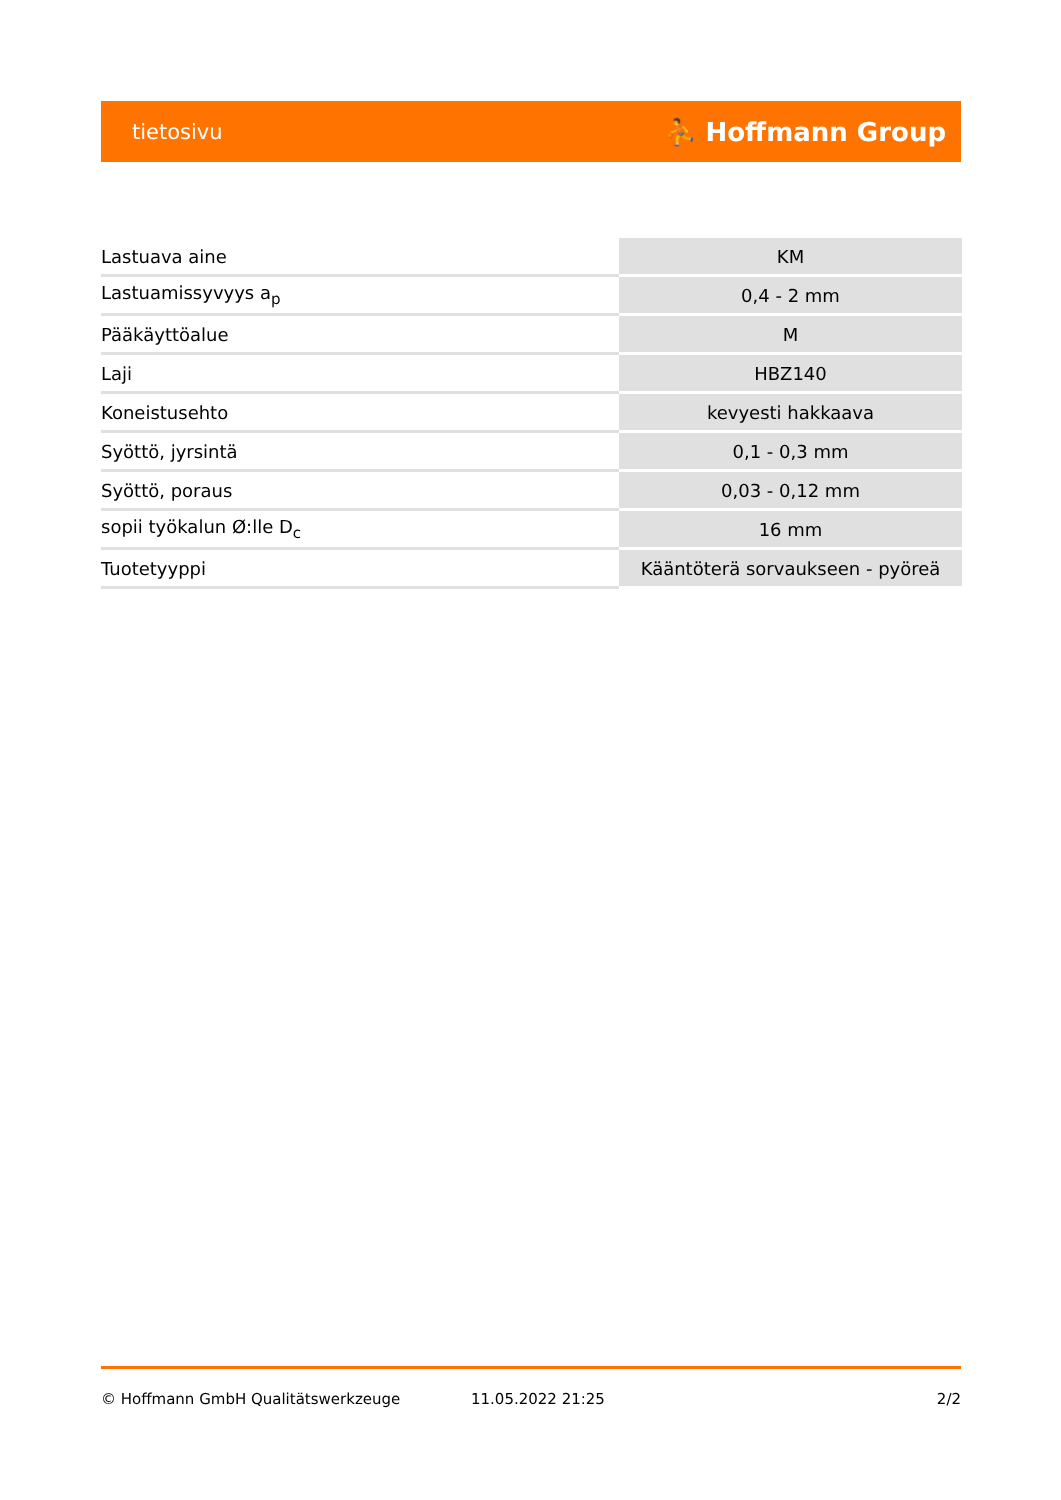tietosivu ⛹ Hoffmann Group
| Lastuava aine | KM |
| Lastuamissyvyys a<sub>p</sub> | 0,4 - 2 mm |
| Pääkäyttöalue | M |
| Laji | HBZ140 |
| Koneistusehto | kevyesti hakkaava |
| Syöttö, jyrsintä | 0,1 - 0,3 mm |
| Syöttö, poraus | 0,03 - 0,12 mm |
| sopii työkalun Ø:lle D<sub>c</sub> | 16 mm |
| Tuotetyyppi | Kääntöterä sorvaukseen - pyöreä |
© Hoffmann GmbH Qualitätswerkzeuge 11.05.2022 21:25 2/2